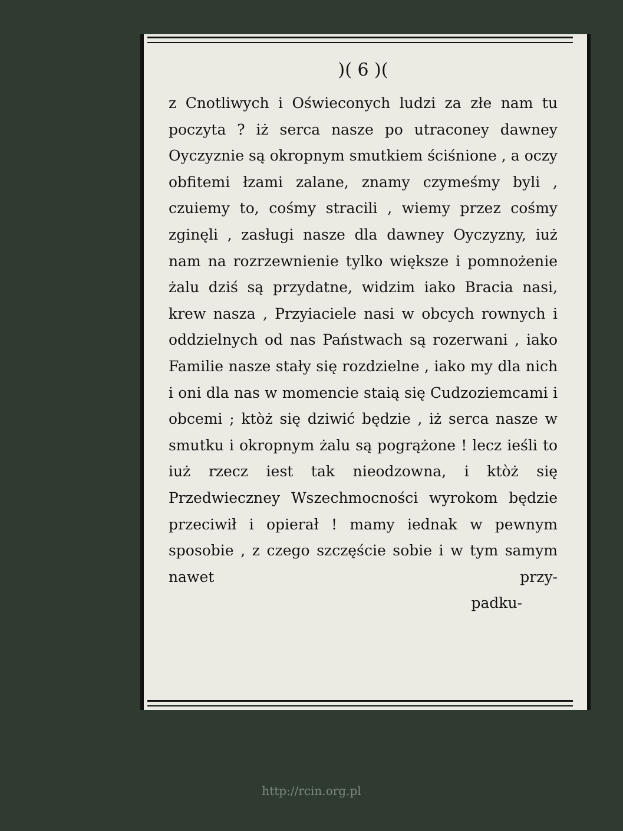)( 6 )(
z Cnotliwych i Oświeconych ludzi za złe nam tu poczyta ? iż serca nasze po utraconey dawney Oyczyznie są okropnym smutkiem ściśnione , a oczy obfitemi łzami zalane, znamy czymeśmy byli , czuiemy to, cośmy stracili , wiemy przez cośmy zginęli , zasługi nasze dla dawney Oyczyzny, iuż nam na rozrzewnienie tylko większe i pomnożenie żalu dziś są przydatne, widzim iako Bracia nasi, krew nasza , Przyiaciele nasi w obcych rownych i oddzielnych od nas Państwach są rozerwani , iako Familie nasze stały się rozdzielne , iako my dla nich i oni dla nas w momencie staią się Cudzoziemcami i obcemi ; ktòż się dziwić będzie , iż serca nasze w smutku i okropnym żalu są pogrążone ! lecz ieśli to iuż rzecz iest tak nieodzowna, i ktòż się Przedwieczney Wszechmocności wyrokom będzie przeciwił i opierał ! mamy iednak w pewnym sposobie , z czego szczęście sobie i w tym samym nawet przy-
padku-
http://rcin.org.pl